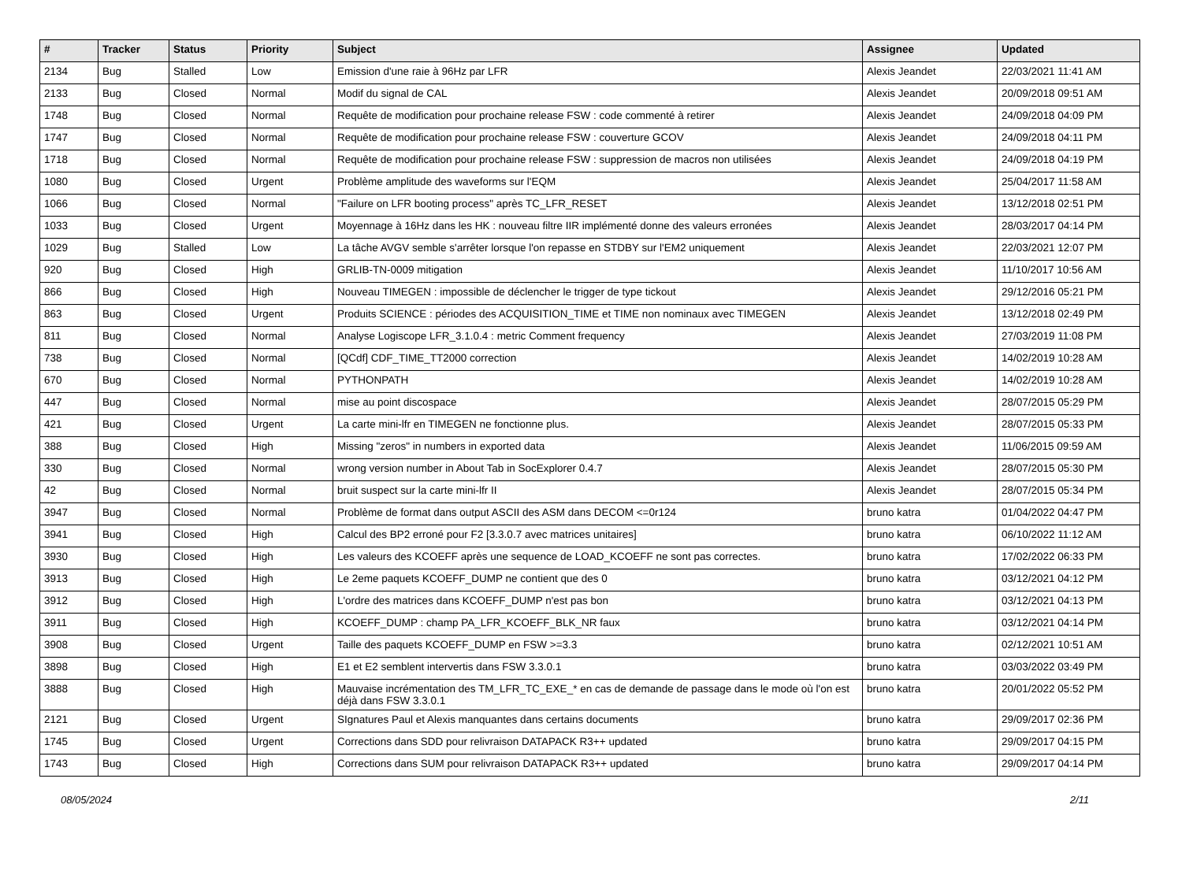| # | Tracker | Status | Priority | Subject | Assignee | Updated |
| --- | --- | --- | --- | --- | --- | --- |
| 2134 | Bug | Stalled | Low | Emission d'une raie à 96Hz par LFR | Alexis Jeandet | 22/03/2021 11:41 AM |
| 2133 | Bug | Closed | Normal | Modif du signal de CAL | Alexis Jeandet | 20/09/2018 09:51 AM |
| 1748 | Bug | Closed | Normal | Requête de modification pour prochaine release FSW : code commenté à retirer | Alexis Jeandet | 24/09/2018 04:09 PM |
| 1747 | Bug | Closed | Normal | Requête de modification pour prochaine release FSW : couverture GCOV | Alexis Jeandet | 24/09/2018 04:11 PM |
| 1718 | Bug | Closed | Normal | Requête de modification pour prochaine release FSW : suppression de macros non utilisées | Alexis Jeandet | 24/09/2018 04:19 PM |
| 1080 | Bug | Closed | Urgent | Problème amplitude des waveforms sur l'EQM | Alexis Jeandet | 25/04/2017 11:58 AM |
| 1066 | Bug | Closed | Normal | "Failure on LFR booting process" après TC_LFR_RESET | Alexis Jeandet | 13/12/2018 02:51 PM |
| 1033 | Bug | Closed | Urgent | Moyennage à 16Hz dans les HK : nouveau filtre IIR implémenté donne des valeurs erronées | Alexis Jeandet | 28/03/2017 04:14 PM |
| 1029 | Bug | Stalled | Low | La tâche AVGV semble s'arrêter lorsque l'on repasse en STDBY sur l'EM2 uniquement | Alexis Jeandet | 22/03/2021 12:07 PM |
| 920 | Bug | Closed | High | GRLIB-TN-0009 mitigation | Alexis Jeandet | 11/10/2017 10:56 AM |
| 866 | Bug | Closed | High | Nouveau TIMEGEN : impossible de déclencher le trigger de type tickout | Alexis Jeandet | 29/12/2016 05:21 PM |
| 863 | Bug | Closed | Urgent | Produits SCIENCE : périodes des ACQUISITION_TIME et TIME non nominaux avec TIMEGEN | Alexis Jeandet | 13/12/2018 02:49 PM |
| 811 | Bug | Closed | Normal | Analyse Logiscope LFR_3.1.0.4 : metric Comment frequency | Alexis Jeandet | 27/03/2019 11:08 PM |
| 738 | Bug | Closed | Normal | [QCdf] CDF_TIME_TT2000 correction | Alexis Jeandet | 14/02/2019 10:28 AM |
| 670 | Bug | Closed | Normal | PYTHONPATH | Alexis Jeandet | 14/02/2019 10:28 AM |
| 447 | Bug | Closed | Normal | mise au point discospace | Alexis Jeandet | 28/07/2015 05:29 PM |
| 421 | Bug | Closed | Urgent | La carte mini-lfr en TIMEGEN ne fonctionne plus. | Alexis Jeandet | 28/07/2015 05:33 PM |
| 388 | Bug | Closed | High | Missing "zeros" in numbers in exported data | Alexis Jeandet | 11/06/2015 09:59 AM |
| 330 | Bug | Closed | Normal | wrong version number in About Tab in SocExplorer 0.4.7 | Alexis Jeandet | 28/07/2015 05:30 PM |
| 42 | Bug | Closed | Normal | bruit suspect sur la carte mini-lfr II | Alexis Jeandet | 28/07/2015 05:34 PM |
| 3947 | Bug | Closed | Normal | Problème de format dans output ASCII des ASM dans DECOM <=0r124 | bruno katra | 01/04/2022 04:47 PM |
| 3941 | Bug | Closed | High | Calcul des BP2 erroné pour F2 [3.3.0.7 avec matrices unitaires] | bruno katra | 06/10/2022 11:12 AM |
| 3930 | Bug | Closed | High | Les valeurs des KCOEFF après une sequence de LOAD_KCOEFF ne sont pas correctes. | bruno katra | 17/02/2022 06:33 PM |
| 3913 | Bug | Closed | High | Le 2eme paquets KCOEFF_DUMP ne contient que des 0 | bruno katra | 03/12/2021 04:12 PM |
| 3912 | Bug | Closed | High | L'ordre des matrices dans KCOEFF_DUMP n'est pas bon | bruno katra | 03/12/2021 04:13 PM |
| 3911 | Bug | Closed | High | KCOEFF_DUMP : champ PA_LFR_KCOEFF_BLK_NR faux | bruno katra | 03/12/2021 04:14 PM |
| 3908 | Bug | Closed | Urgent | Taille des paquets KCOEFF_DUMP en FSW >=3.3 | bruno katra | 02/12/2021 10:51 AM |
| 3898 | Bug | Closed | High | E1 et E2 semblent intervertis dans FSW 3.3.0.1 | bruno katra | 03/03/2022 03:49 PM |
| 3888 | Bug | Closed | High | Mauvaise incrémentation des TM_LFR_TC_EXE_* en cas de demande de passage dans le mode où l'on est déjà dans FSW 3.3.0.1 | bruno katra | 20/01/2022 05:52 PM |
| 2121 | Bug | Closed | Urgent | SIgnatures Paul et Alexis manquantes dans certains documents | bruno katra | 29/09/2017 02:36 PM |
| 1745 | Bug | Closed | Urgent | Corrections dans SDD pour relivraison DATAPACK R3++ updated | bruno katra | 29/09/2017 04:15 PM |
| 1743 | Bug | Closed | High | Corrections dans SUM pour relivraison DATAPACK R3++ updated | bruno katra | 29/09/2017 04:14 PM |
08/05/2024 2/11